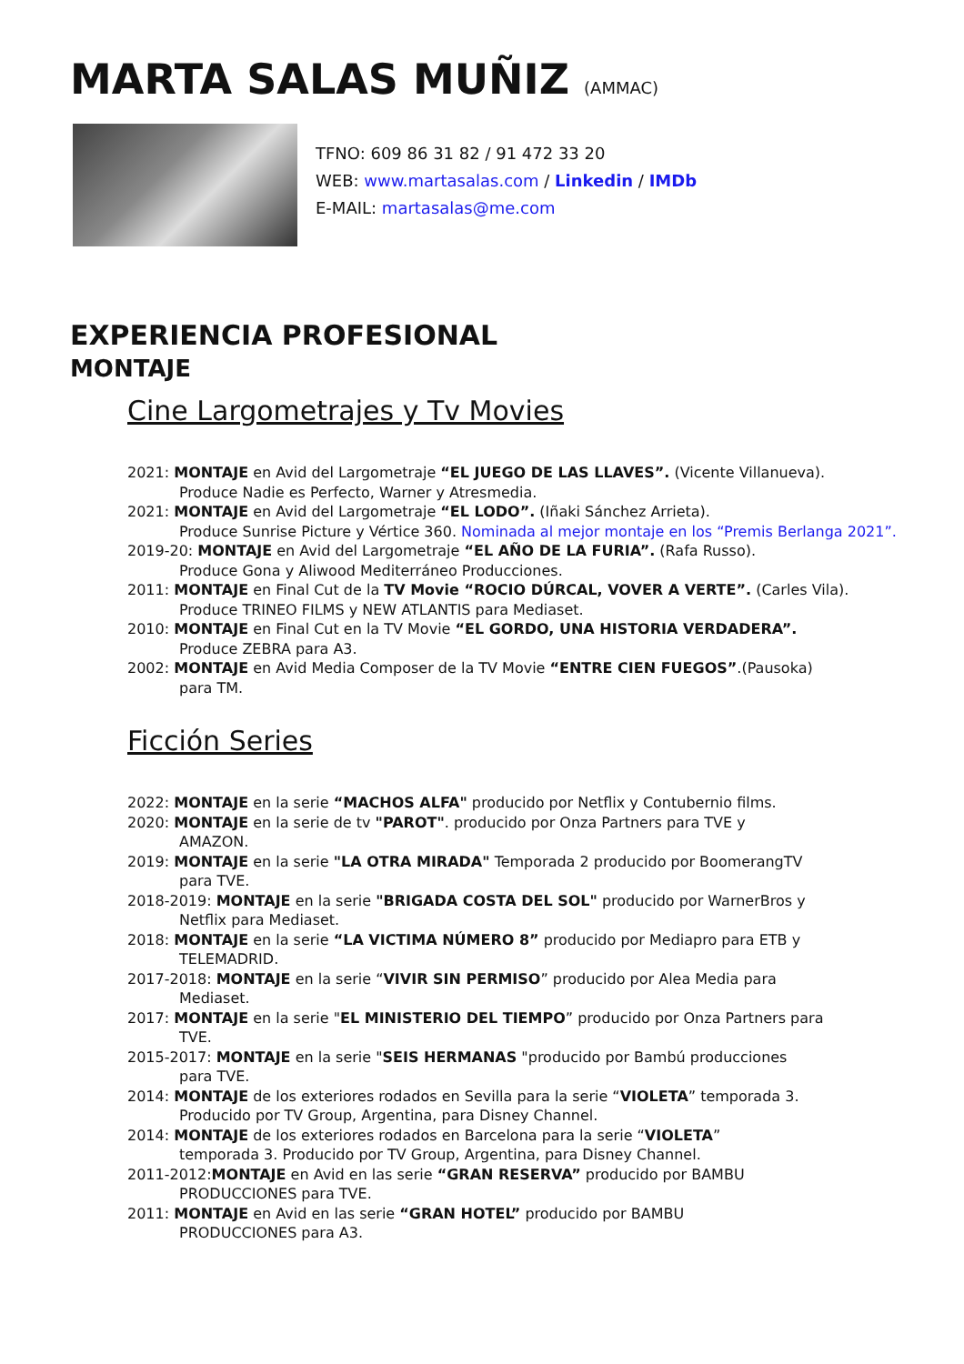MARTA SALAS MUÑIZ (AMMAC)
TFNO: 609 86 31 82 / 91 472 33 20
WEB: www.martasalas.com / Linkedin / IMDb
E-MAIL: martasalas@me.com
EXPERIENCIA PROFESIONAL
MONTAJE
Cine Largometrajes y Tv Movies
2021: MONTAJE en Avid del Largometraje “EL JUEGO DE LAS LLAVES”. (Vicente Villanueva).
Produce Nadie es Perfecto, Warner y Atresmedia.
2021: MONTAJE en Avid del Largometraje “EL LODO”. (Iñaki Sánchez Arrieta).
Produce Sunrise Picture y Vértice 360. Nominada al mejor montaje en los “Premis Berlanga 2021”.
2019-20: MONTAJE en Avid del Largometraje “EL AÑO DE LA FURIA”. (Rafa Russo).
Produce Gona y Aliwood Mediterráneo Producciones.
2011: MONTAJE en Final Cut de la TV Movie “ROCIO DÚRCAL, VOVER A VERTE”. (Carles Vila).
Produce TRINEO FILMS y NEW ATLANTIS para Mediaset.
2010: MONTAJE en Final Cut en la TV Movie “EL GORDO, UNA HISTORIA VERDADERA”.
Produce ZEBRA para A3.
2002: MONTAJE en Avid Media Composer de la TV Movie “ENTRE CIEN FUEGOS”.(Pausoka)
para TM.
Ficción Series
2022: MONTAJE en la serie “MACHOS ALFA" producido por Netflix y Contubernio films.
2020: MONTAJE en la serie de tv "PAROT". producido por Onza Partners para TVE y
AMAZON.
2019: MONTAJE en la serie "LA OTRA MIRADA" Temporada 2 producido por BoomerangTV
para TVE.
2018-2019: MONTAJE en la serie "BRIGADA COSTA DEL SOL" producido por WarnerBros y
Netflix para Mediaset.
2018: MONTAJE en la serie “LA VICTIMA NÚMERO 8” producido por Mediapro para ETB y
TELEMADRID.
2017-2018: MONTAJE en la serie “VIVIR SIN PERMISO” producido por Alea Media para
Mediaset.
2017: MONTAJE en la serie "EL MINISTERIO DEL TIEMPO” producido por Onza Partners para
TVE.
2015-2017: MONTAJE en la serie "SEIS HERMANAS "producido por Bambú producciones
para TVE.
2014: MONTAJE de los exteriores rodados en Sevilla para la serie “VIOLETA” temporada 3.
Producido por TV Group, Argentina, para Disney Channel.
2014: MONTAJE de los exteriores rodados en Barcelona para la serie “VIOLETA”
temporada 3. Producido por TV Group, Argentina, para Disney Channel.
2011-2012:MONTAJE en Avid en las serie “GRAN RESERVA” producido por BAMBU
PRODUCCIONES para TVE.
2011: MONTAJE en Avid en las serie “GRAN HOTEL” producido por BAMBU
PRODUCCIONES para A3.